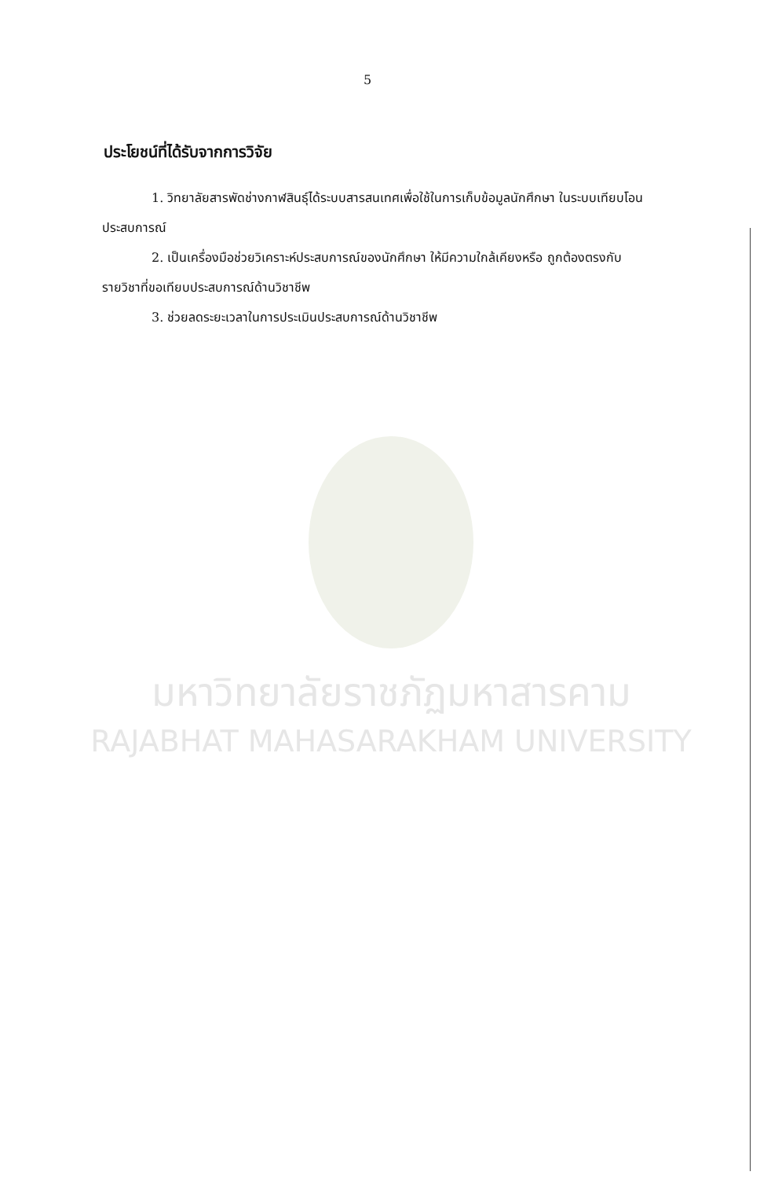มหาวิทยาลัยราชภัฏมหาสารคาม
RAJABHAT MAHASARAKHAM UNIVERSITY
5
ประโยชน์ที่ได้รับจากการวิจัย
1. วิทยาลัยสารพัดช่างกาฬสินธุ์ได้ระบบสารสนเทศเพื่อใช้ในการเก็บข้อมูลนักศึกษา ในระบบเทียบโอนประสบการณ์
2. เป็นเครื่องมือช่วยวิเคราะห์ประสบการณ์ของนักศึกษา ให้มีความใกล้เคียงหรือ ถูกต้องตรงกับรายวิชาที่ขอเทียบประสบการณ์ด้านวิชาชีพ
3. ช่วยลดระยะเวลาในการประเมินประสบการณ์ด้านวิชาชีพ